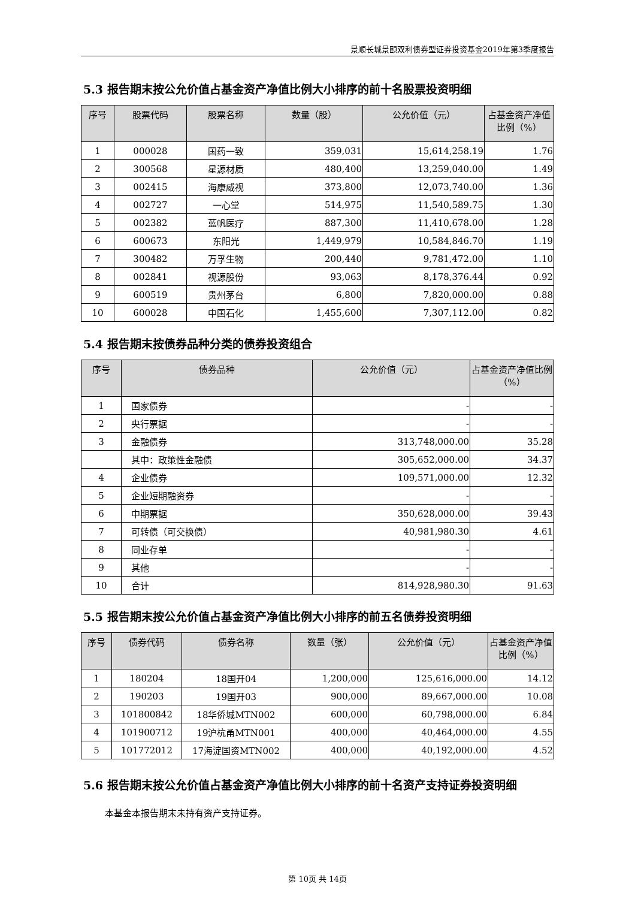景顺长城景颐双利债券型证券投资基金2019年第3季度报告
5.3 报告期末按公允价值占基金资产净值比例大小排序的前十名股票投资明细
| 序号 | 股票代码 | 股票名称 | 数量（股） | 公允价值（元） | 占基金资产净值比例（%） |
| --- | --- | --- | --- | --- | --- |
| 1 | 000028 | 国药一致 | 359,031 | 15,614,258.19 | 1.76 |
| 2 | 300568 | 星源材质 | 480,400 | 13,259,040.00 | 1.49 |
| 3 | 002415 | 海康威视 | 373,800 | 12,073,740.00 | 1.36 |
| 4 | 002727 | 一心堂 | 514,975 | 11,540,589.75 | 1.30 |
| 5 | 002382 | 蓝帆医疗 | 887,300 | 11,410,678.00 | 1.28 |
| 6 | 600673 | 东阳光 | 1,449,979 | 10,584,846.70 | 1.19 |
| 7 | 300482 | 万孚生物 | 200,440 | 9,781,472.00 | 1.10 |
| 8 | 002841 | 视源股份 | 93,063 | 8,178,376.44 | 0.92 |
| 9 | 600519 | 贵州茅台 | 6,800 | 7,820,000.00 | 0.88 |
| 10 | 600028 | 中国石化 | 1,455,600 | 7,307,112.00 | 0.82 |
5.4 报告期末按债券品种分类的债券投资组合
| 序号 | 债券品种 | 公允价值（元） | 占基金资产净值比例（%） |
| --- | --- | --- | --- |
| 1 | 国家债券 | - | - |
| 2 | 央行票据 | - | - |
| 3 | 金融债券 | 313,748,000.00 | 35.28 |
| | 其中：政策性金融债 | 305,652,000.00 | 34.37 |
| 4 | 企业债券 | 109,571,000.00 | 12.32 |
| 5 | 企业短期融资券 | - | - |
| 6 | 中期票据 | 350,628,000.00 | 39.43 |
| 7 | 可转债（可交换债） | 40,981,980.30 | 4.61 |
| 8 | 同业存单 | - | - |
| 9 | 其他 | - | - |
| 10 | 合计 | 814,928,980.30 | 91.63 |
5.5 报告期末按公允价值占基金资产净值比例大小排序的前五名债券投资明细
| 序号 | 债券代码 | 债券名称 | 数量（张） | 公允价值（元） | 占基金资产净值比例（%） |
| --- | --- | --- | --- | --- | --- |
| 1 | 180204 | 18国开04 | 1,200,000 | 125,616,000.00 | 14.12 |
| 2 | 190203 | 19国开03 | 900,000 | 89,667,000.00 | 10.08 |
| 3 | 101800842 | 18华侨城MTN002 | 600,000 | 60,798,000.00 | 6.84 |
| 4 | 101900712 | 19沪杭甬MTN001 | 400,000 | 40,464,000.00 | 4.55 |
| 5 | 101772012 | 17海淀国资MTN002 | 400,000 | 40,192,000.00 | 4.52 |
5.6 报告期末按公允价值占基金资产净值比例大小排序的前十名资产支持证券投资明细
本基金本报告期末未持有资产支持证券。
第 10页 共 14页